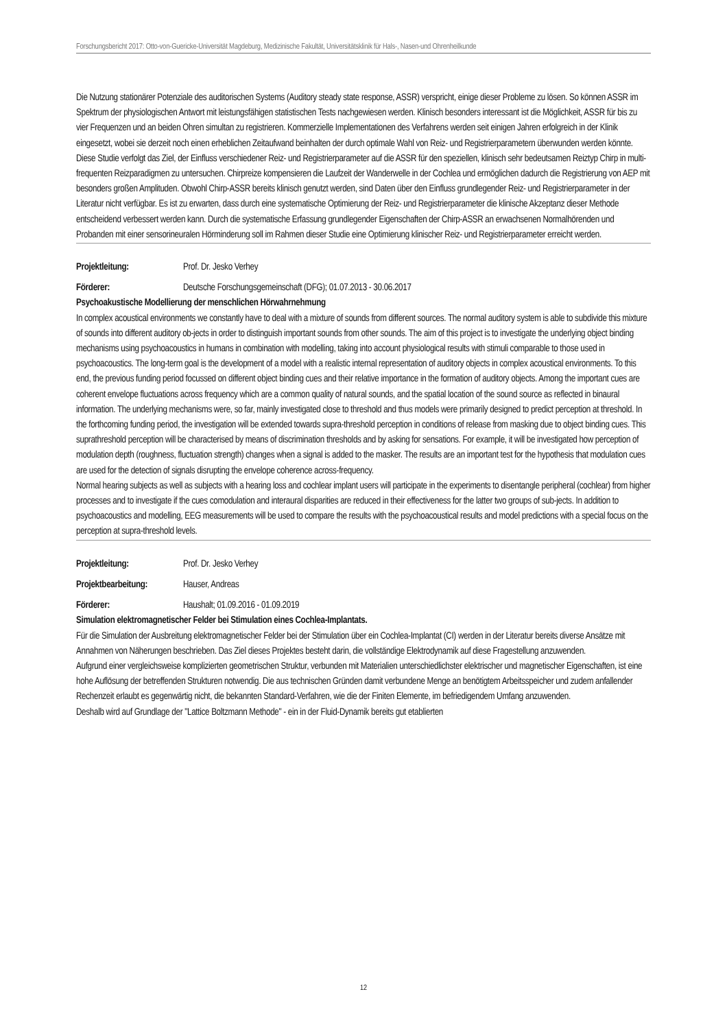Forschungsbericht 2017: Otto-von-Guericke-Universität Magdeburg, Medizinische Fakultät, Universitätsklinik für Hals-, Nasen-und Ohrenheilkunde
Die Nutzung stationärer Potenziale des auditorischen Systems (Auditory steady state response, ASSR) verspricht, einige dieser Probleme zu lösen. So können ASSR im Spektrum der physiologischen Antwort mit leistungsfähigen statistischen Tests nachgewiesen werden. Klinisch besonders interessant ist die Möglichkeit, ASSR für bis zu vier Frequenzen und an beiden Ohren simultan zu registrieren. Kommerzielle Implementationen des Verfahrens werden seit einigen Jahren erfolgreich in der Klinik eingesetzt, wobei sie derzeit noch einen erheblichen Zeitaufwand beinhalten der durch optimale Wahl von Reiz- und Registrierparametern überwunden werden könnte.
Diese Studie verfolgt das Ziel, der Einfluss verschiedener Reiz- und Registrierparameter auf die ASSR für den speziellen, klinisch sehr bedeutsamen Reiztyp Chirp in multi-frequenten Reizparadigmen zu untersuchen. Chirpreize kompensieren die Laufzeit der Wanderwelle in der Cochlea und ermöglichen dadurch die Registrierung von AEP mit besonders großen Amplituden. Obwohl Chirp-ASSR bereits klinisch genutzt werden, sind Daten über den Einfluss grundlegender Reiz- und Registrierparameter in der Literatur nicht verfügbar. Es ist zu erwarten, dass durch eine systematische Optimierung der Reiz- und Registrierparameter die klinische Akzeptanz dieser Methode entscheidend verbessert werden kann. Durch die systematische Erfassung grundlegender Eigenschaften der Chirp-ASSR an erwachsenen Normalhörenden und Probanden mit einer sensorineuralen Hörminderung soll im Rahmen dieser Studie eine Optimierung klinischer Reiz- und Registrierparameter erreicht werden.
Projektleitung: Prof. Dr. Jesko Verhey
Förderer: Deutsche Forschungsgemeinschaft (DFG); 01.07.2013 - 30.06.2017
Psychoakustische Modellierung der menschlichen Hörwahrnehmung
In complex acoustical environments we constantly have to deal with a mixture of sounds from different sources. The normal auditory system is able to subdivide this mixture of sounds into different auditory ob-jects in order to distinguish important sounds from other sounds. The aim of this project is to investigate the underlying object binding mechanisms using psychoacoustics in humans in combination with modelling, taking into account physiological results with stimuli comparable to those used in psychoacoustics. The long-term goal is the development of a model with a realistic internal representation of auditory objects in complex acoustical environments. To this end, the previous funding period focussed on different object binding cues and their relative importance in the formation of auditory objects. Among the important cues are coherent envelope fluctuations across frequency which are a common quality of natural sounds, and the spatial location of the sound source as reflected in binaural information. The underlying mechanisms were, so far, mainly investigated close to threshold and thus models were primarily designed to predict perception at threshold. In the forthcoming funding period, the investigation will be extended towards supra-threshold perception in conditions of release from masking due to object binding cues. This suprathreshold perception will be characterised by means of discrimination thresholds and by asking for sensations. For example, it will be investigated how perception of modulation depth (roughness, fluctuation strength) changes when a signal is added to the masker. The results are an important test for the hypothesis that modulation cues are used for the detection of signals disrupting the envelope coherence across-frequency.
Normal hearing subjects as well as subjects with a hearing loss and cochlear implant users will participate in the experiments to disentangle peripheral (cochlear) from higher processes and to investigate if the cues comodulation and interaural disparities are reduced in their effectiveness for the latter two groups of sub-jects. In addition to psychoacoustics and modelling, EEG measurements will be used to compare the results with the psychoacoustical results and model predictions with a special focus on the perception at supra-threshold levels.
Projektleitung: Prof. Dr. Jesko Verhey
Projektbearbeitung: Hauser, Andreas
Förderer: Haushalt; 01.09.2016 - 01.09.2019
Simulation elektromagnetischer Felder bei Stimulation eines Cochlea-Implantats.
Für die Simulation der Ausbreitung elektromagnetischer Felder bei der Stimulation über ein Cochlea-Implantat (CI) werden in der Literatur bereits diverse Ansätze mit Annahmen von Näherungen beschrieben. Das Ziel dieses Projektes besteht darin, die vollständige Elektrodynamik auf diese Fragestellung anzuwenden.
Aufgrund einer vergleichsweise komplizierten geometrischen Struktur, verbunden mit Materialien unterschiedlichster elektrischer und magnetischer Eigenschaften, ist eine hohe Auflösung der betreffenden Strukturen notwendig. Die aus technischen Gründen damit verbundene Menge an benötigtem Arbeitsspeicher und zudem anfallender Rechenzeit erlaubt es gegenwärtig nicht, die bekannten Standard-Verfahren, wie die der Finiten Elemente, im befriedigendem Umfang anzuwenden.
Deshalb wird auf Grundlage der "Lattice Boltzmann Methode" - ein in der Fluid-Dynamik bereits gut etablierten
12